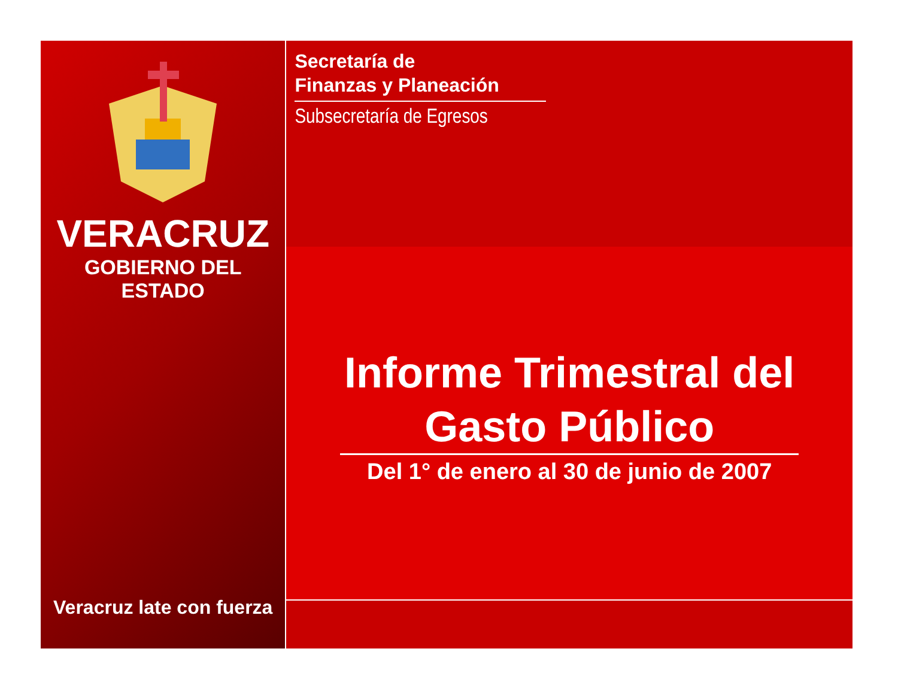VERACRUZ
GOBIERNO DEL ESTADO
Veracruz late con fuerza
Secretaría de
Finanzas y Planeación
Subsecretaría de Egresos
Informe Trimestral del
Gasto Público
Del 1° de enero al 30 de junio de 2007